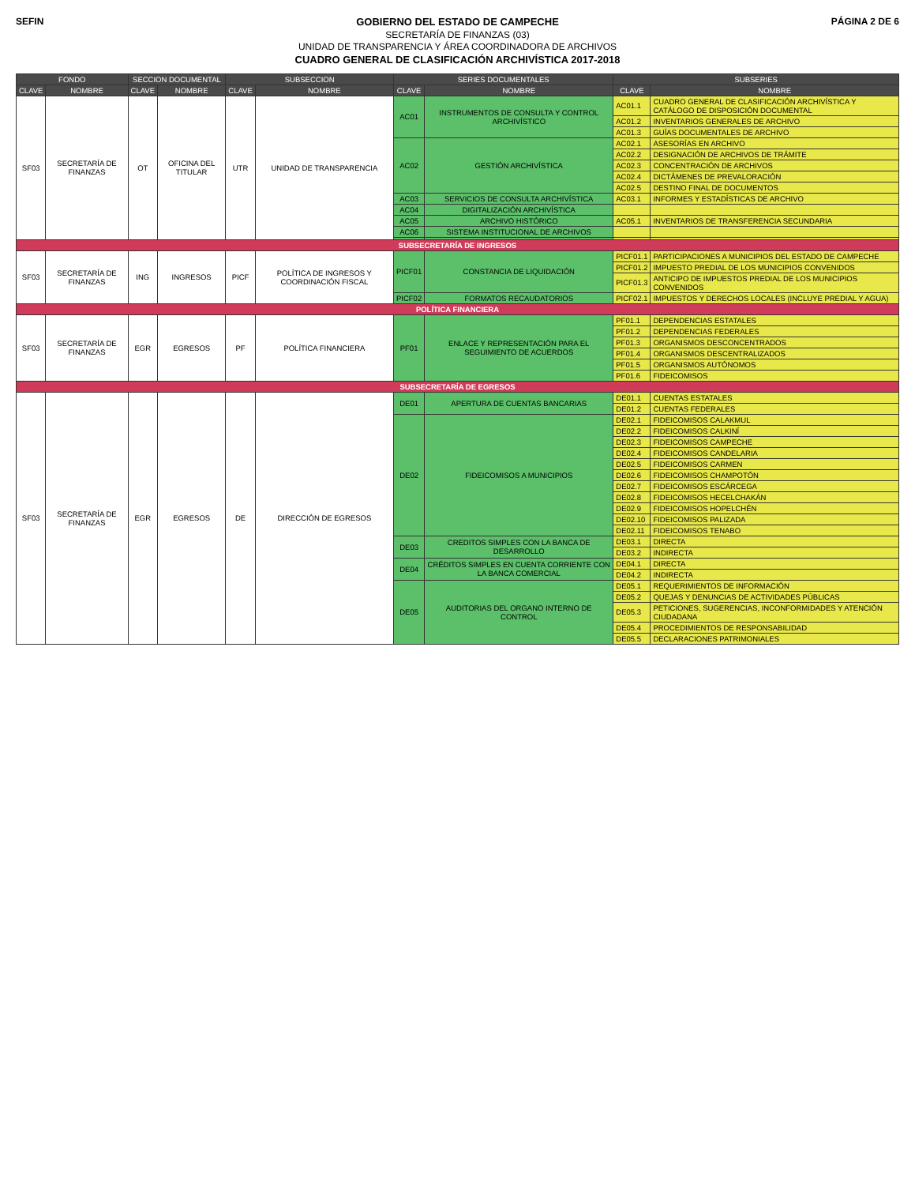SEFIN
GOBIERNO DEL ESTADO DE CAMPECHE
SECRETARÍA DE FINANZAS (03)
UNIDAD DE TRANSPARENCIA Y ÁREA COORDINADORA DE ARCHIVOS
CUADRO GENERAL DE CLASIFICACIÓN ARCHIVÍSTICA 2017-2018
PÁGINA 2 DE 6
| FONDO | | SECCION DOCUMENTAL | | SUBSECCION | | SERIES DOCUMENTALES | | SUBSERIES | |
| --- | --- | --- | --- | --- | --- | --- | --- | --- | --- |
| CLAVE | NOMBRE | CLAVE | NOMBRE | CLAVE | NOMBRE | CLAVE | NOMBRE | CLAVE | NOMBRE |
| SF03 | SECRETARÍA DE FINANZAS | OT | OFICINA DEL TITULAR | UTR | UNIDAD DE TRANSPARENCIA | AC01 | INSTRUMENTOS DE CONSULTA Y CONTROL ARCHIVÍSTICO | AC01.1 | CUADRO GENERAL DE CLASIFICACIÓN ARCHIVÍSTICA Y CATÁLOGO DE DISPOSICIÓN DOCUMENTAL |
| | | | | | | | | AC01.2 | INVENTARIOS GENERALES DE ARCHIVO |
| | | | | | | | | AC01.3 | GUÍAS DOCUMENTALES DE ARCHIVO |
| | | | | | | AC02 | GESTIÓN ARCHIVÍSTICA | AC02.1 | ASESORÍAS EN ARCHIVO |
| | | | | | | | | AC02.2 | DESIGNACIÓN DE ARCHIVOS DE TRÁMITE |
| | | | | | | | | AC02.3 | CONCENTRACIÓN DE ARCHIVOS |
| | | | | | | | | AC02.4 | DICTÁMENES DE PREVALORACIÓN |
| | | | | | | | | AC02.5 | DESTINO FINAL DE DOCUMENTOS |
| | | | | | | AC03 | SERVICIOS DE CONSULTA ARCHIVÍSTICA | AC03.1 | INFORMES Y ESTADÍSTICAS DE ARCHIVO |
| | | | | | | AC04 | DIGITALIZACIÓN ARCHIVÍSTICA | | |
| | | | | | | AC05 | ARCHIVO HISTÓRICO | AC05.1 | INVENTARIOS DE TRANSFERENCIA SECUNDARIA |
| | | | | | | AC06 | SISTEMA INSTITUCIONAL DE ARCHIVOS | | |
| SUBSECRETARÍA DE INGRESOS | | | | | | | | | |
| SF03 | SECRETARÍA DE FINANZAS | ING | INGRESOS | PICF | POLÍTICA DE INGRESOS Y COORDINACIÓN FISCAL | PICF01 | CONSTANCIA DE LIQUIDACIÓN | PICF01.1 | PARTICIPACIONES A MUNICIPIOS DEL ESTADO DE CAMPECHE |
| | | | | | | | | PICF01.2 | IMPUESTO PREDIAL DE LOS MUNICIPIOS CONVENIDOS |
| | | | | | | | | PICF01.3 | ANTICIPO DE IMPUESTOS PREDIAL DE LOS MUNICIPIOS CONVENIDOS |
| | | | | | | PICF02 | FORMATOS RECAUDATORIOS | PICF02.1 | IMPUESTOS Y DERECHOS LOCALES (INCLUYE PREDIAL Y AGUA) |
| POLÍTICA FINANCIERA | | | | | | | | | |
| SF03 | SECRETARÍA DE FINANZAS | EGR | EGRESOS | PF | POLÍTICA FINANCIERA | PF01 | ENLACE Y REPRESENTACIÓN PARA EL SEGUIMIENTO DE ACUERDOS | PF01.1 | DEPENDENCIAS ESTATALES |
| | | | | | | | | PF01.2 | DEPENDENCIAS FEDERALES |
| | | | | | | | | PF01.3 | ORGANISMOS DESCONCENTRADOS |
| | | | | | | | | PF01.4 | ORGANISMOS DESCENTRALIZADOS |
| | | | | | | | | PF01.5 | ORGANISMOS AUTÓNOMOS |
| | | | | | | | | PF01.6 | FIDEICOMISOS |
| SUBSECRETARÍA DE EGRESOS | | | | | | | | | |
| SF03 | SECRETARÍA DE FINANZAS | EGR | EGRESOS | DE | DIRECCIÓN DE EGRESOS | DE01 | APERTURA DE CUENTAS BANCARIAS | DE01.1 | CUENTAS ESTATALES |
| | | | | | | | | DE01.2 | CUENTAS FEDERALES |
| | | | | | | DE02 | FIDEICOMISOS A MUNICIPIOS | DE02.1 | FIDEICOMISOS CALAKMUL |
| | | | | | | | | DE02.2 | FIDEICOMISOS CALKINÍ |
| | | | | | | | | DE02.3 | FIDEICOMISOS CAMPECHE |
| | | | | | | | | DE02.4 | FIDEICOMISOS CANDELARIA |
| | | | | | | | | DE02.5 | FIDEICOMISOS CARMEN |
| | | | | | | | | DE02.6 | FIDEICOMISOS CHAMPOTÓN |
| | | | | | | | | DE02.7 | FIDEICOMISOS ESCÁRCEGA |
| | | | | | | | | DE02.8 | FIDEICOMISOS HECELCHAKÁN |
| | | | | | | | | DE02.9 | FIDEICOMISOS HOPELCHÉN |
| | | | | | | | | DE02.10 | FIDEICOMISOS PALIZADA |
| | | | | | | | | DE02.11 | FIDEICOMISOS TENABO |
| | | | | | | DE03 | CREDITOS SIMPLES CON LA BANCA DE DESARROLLO | DE03.1 | DIRECTA |
| | | | | | | | | DE03.2 | INDIRECTA |
| | | | | | | DE04 | CRÉDITOS SIMPLES EN CUENTA CORRIENTE CON LA BANCA COMERCIAL | DE04.1 | DIRECTA |
| | | | | | | | | DE04.2 | INDIRECTA |
| | | | | | | DE05 | AUDITORIAS DEL ORGANO INTERNO DE CONTROL | DE05.1 | REQUERIMIENTOS DE INFORMACIÓN |
| | | | | | | | | DE05.2 | QUEJAS Y DENUNCIAS DE ACTIVIDADES PÚBLICAS |
| | | | | | | | | DE05.3 | PETICIONES, SUGERENCIAS, INCONFORMIDADES Y ATENCIÓN CIUDADANA |
| | | | | | | | | DE05.4 | PROCEDIMIENTOS DE RESPONSABILIDAD |
| | | | | | | | | DE05.5 | DECLARACIONES PATRIMONIALES |